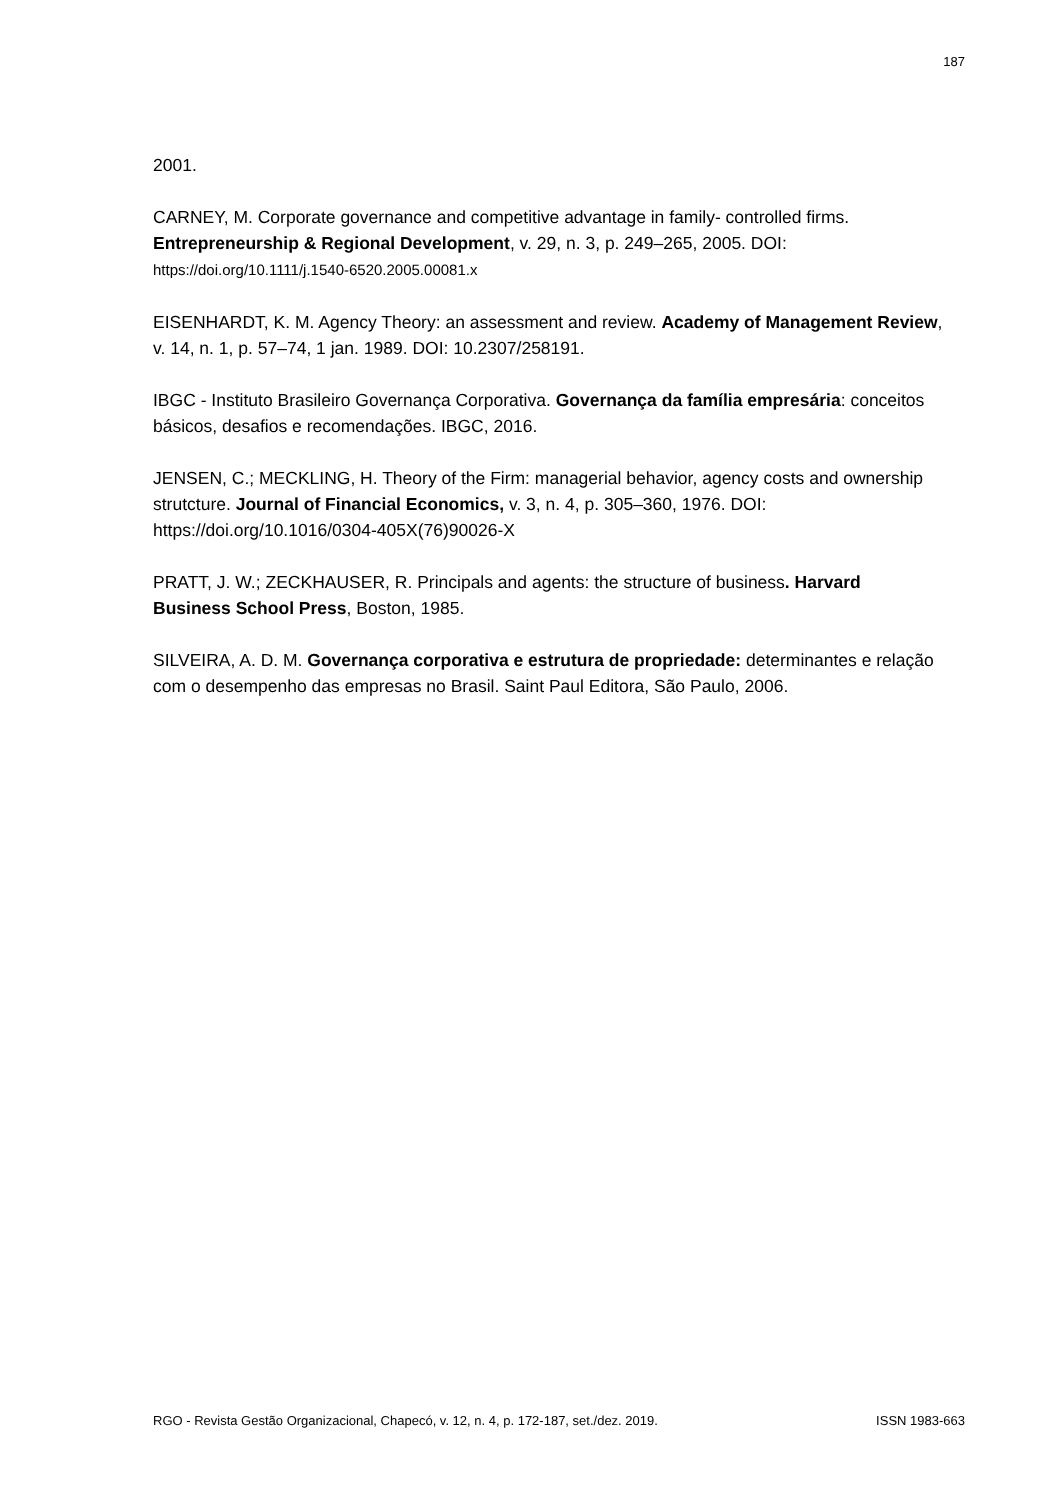187
2001.
CARNEY, M. Corporate governance and competitive advantage in family- controlled firms. Entrepreneurship & Regional Development, v. 29, n. 3, p. 249–265, 2005. DOI: https://doi.org/10.1111/j.1540-6520.2005.00081.x
EISENHARDT, K. M. Agency Theory: an assessment and review. Academy of Management Review, v. 14, n. 1, p. 57–74, 1 jan. 1989. DOI: 10.2307/258191.
IBGC - Instituto Brasileiro Governança Corporativa. Governança da família empresária: conceitos básicos, desafios e recomendações. IBGC, 2016.
JENSEN, C.; MECKLING, H. Theory of the Firm: managerial behavior, agency costs and ownership strutcture. Journal of Financial Economics, v. 3, n. 4, p. 305–360, 1976. DOI: https://doi.org/10.1016/0304-405X(76)90026-X
PRATT, J. W.; ZECKHAUSER, R. Principals and agents: the structure of business. Harvard Business School Press, Boston, 1985.
SILVEIRA, A. D. M. Governança corporativa e estrutura de propriedade: determinantes e relação com o desempenho das empresas no Brasil. Saint Paul Editora, São Paulo, 2006.
RGO - Revista Gestão Organizacional, Chapecó, v. 12, n. 4, p. 172-187, set./dez. 2019. ISSN 1983-663